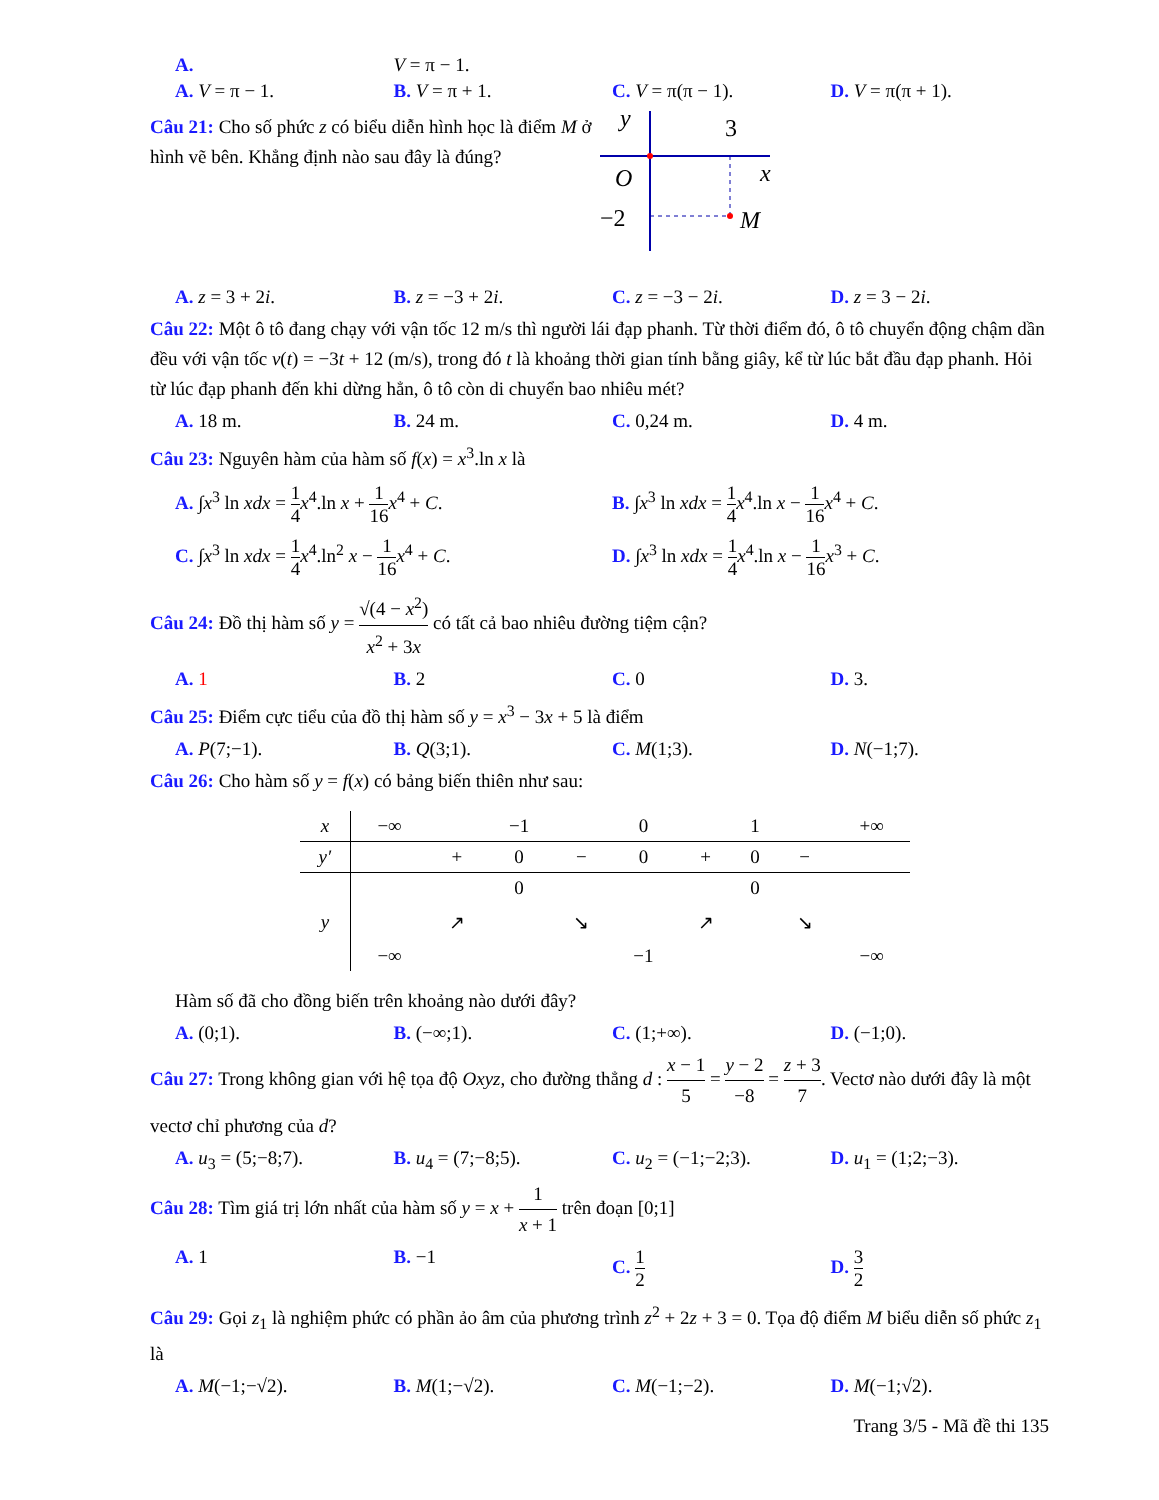A. V = π − 1.
A. V = π − 1. B. V = π + 1. C. V = π(π − 1). D. V = π(π + 1).
Câu 21: Cho số phức z có biểu diễn hình học là điểm M ở hình vẽ bên. Khẳng định nào sau đây là đúng?
y
3
x
O
−2
M
A. z = 3 + 2i. B. z = −3 + 2i. C. z = −3 − 2i. D. z = 3 − 2i.
Câu 22: Một ô tô đang chạy với vận tốc 12 m/s thì người lái đạp phanh. Từ thời điểm đó, ô tô chuyển động chậm dần đều với vận tốc v(t) = −3t + 12 (m/s), trong đó t là khoảng thời gian tính bằng giây, kể từ lúc bắt đầu đạp phanh. Hỏi từ lúc đạp phanh đến khi dừng hẳn, ô tô còn di chuyển bao nhiêu mét?
A. 18 m. B. 24 m. C. 0,24 m. D. 4 m.
Câu 23: Nguyên hàm của hàm số f(x) = x<sup>3</sup>.ln x là
A. ∫x<sup>3</sup> ln xdx = 1 4 x<sup>4</sup>.ln x + 1 16 x<sup>4</sup> + C. B. ∫x<sup>3</sup> ln xdx = 1 4 x<sup>4</sup>.ln x − 1 16 x<sup>4</sup> + C.
C. ∫x<sup>3</sup> ln xdx = 1 4 x<sup>4</sup>.ln<sup>2</sup> x − 1 16 x<sup>4</sup> + C. D. ∫x<sup>3</sup> ln xdx = 1 4 x<sup>4</sup>.ln x − 1 16 x<sup>3</sup> + C.
Câu 24: Đồ thị hàm số y = √(4 − x<sup>2</sup>) x<sup>2</sup> + 3x có tất cả bao nhiêu đường tiệm cận?
A. 1 B. 2 C. 0 D. 3.
Câu 25: Điểm cực tiểu của đồ thị hàm số y = x<sup>3</sup> − 3x + 5 là điểm
A. P(7;−1). B. Q(3;1). C. M(1;3). D. N(−1;7).
Câu 26: Cho hàm số y = f(x) có bảng biến thiên như sau:
| x | −∞ | | −1 | | 0 | | 1 | | +∞ |
| y′ | | + | 0 | − | 0 | + | 0 | − | |
| y | −∞ | ↗ | 0 | ↘ | −1 | ↗ | 0 | ↘ | −∞ |
Hàm số đã cho đồng biến trên khoảng nào dưới đây?
A. (0;1). B. (−∞;1). C. (1;+∞). D. (−1;0).
Câu 27: Trong không gian với hệ tọa độ Oxyz, cho đường thẳng d : x − 1 5 = y − 2 −8 = z + 3 7. Vectơ nào dưới đây là một vectơ chỉ phương của d?
A. u<sub>3</sub> = (5;−8;7). B. u<sub>4</sub> = (7;−8;5). C. u<sub>2</sub> = (−1;−2;3). D. u<sub>1</sub> = (1;2;−3).
Câu 28: Tìm giá trị lớn nhất của hàm số y = x + 1 x + 1 trên đoạn [0;1]
A. 1 B. −1 C. 1 2 D. 3 2
Câu 29: Gọi z<sub>1</sub> là nghiệm phức có phần ảo âm của phương trình z<sup>2</sup> + 2z + 3 = 0. Tọa độ điểm M biểu diễn số phức z<sub>1</sub> là
A. M(−1;−√2). B. M(1;−√2). C. M(−1;−2). D. M(−1;√2).
Trang 3/5 - Mã đề thi 135